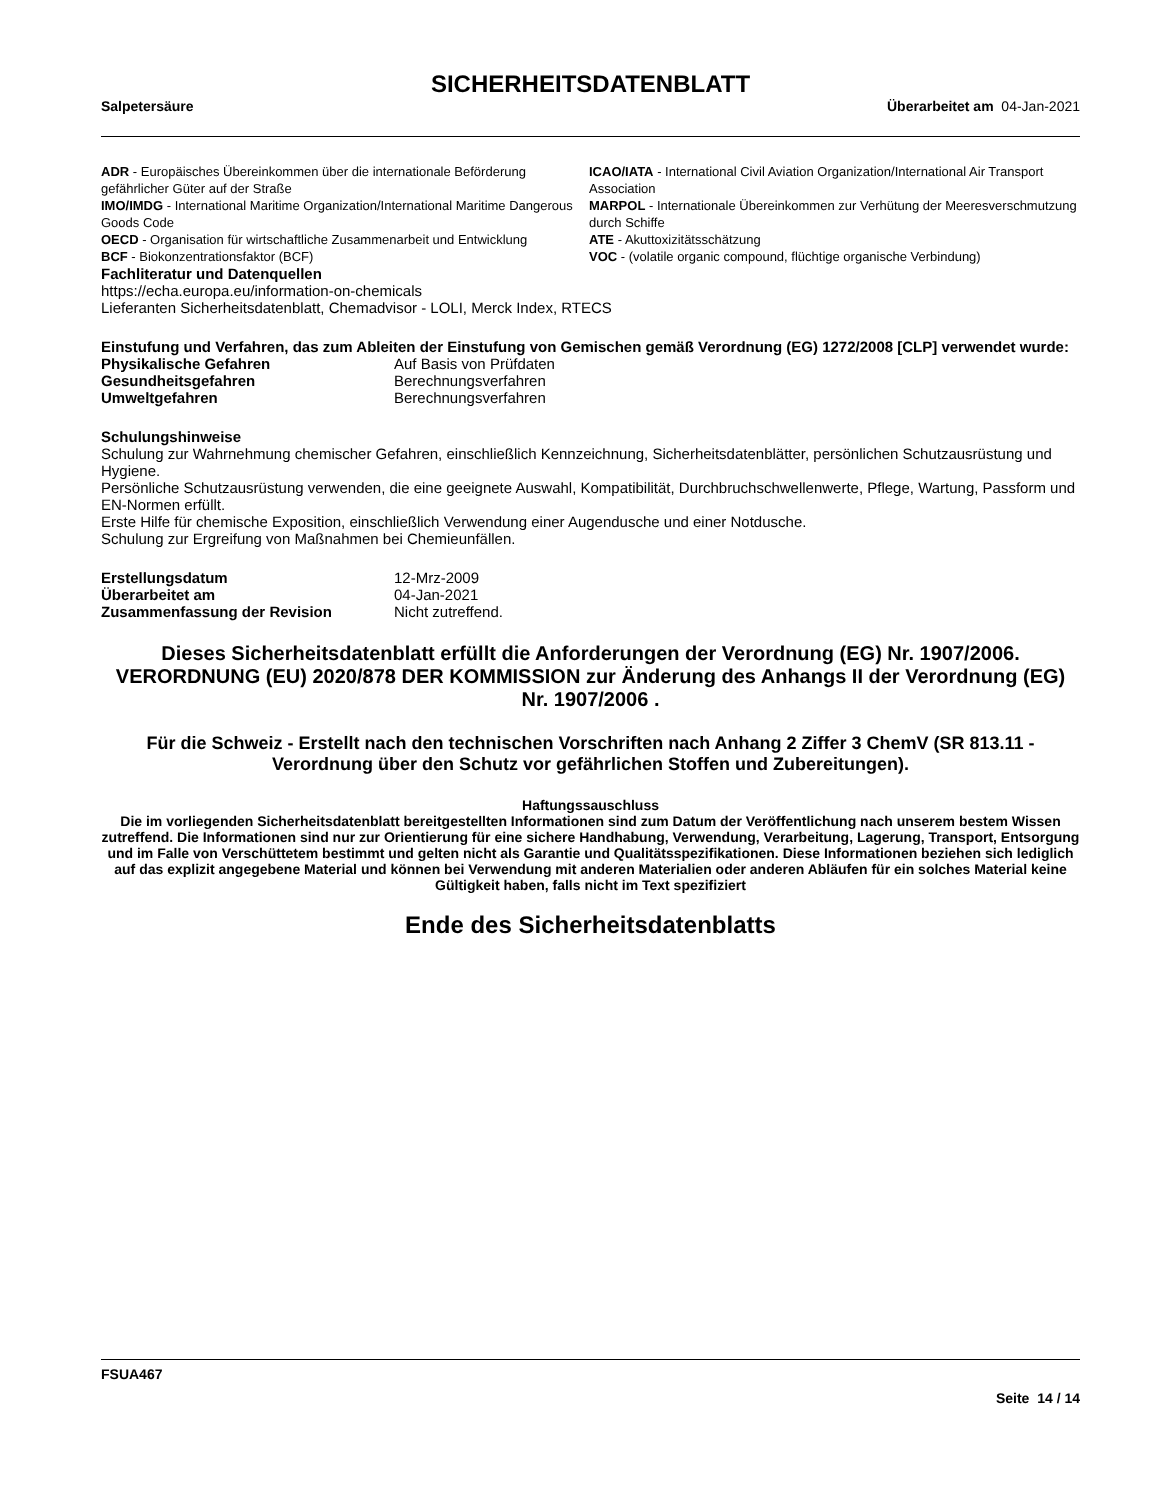SICHERHEITSDATENBLATT
Salpetersäure Überarbeitet am 04-Jan-2021
ADR - Europäisches Übereinkommen über die internationale Beförderung gefährlicher Güter auf der Straße
ICAO/IATA - International Civil Aviation Organization/International Air Transport Association
IMO/IMDG - International Maritime Organization/International Maritime Dangerous Goods Code
MARPOL - Internationale Übereinkommen zur Verhütung der Meeresverschmutzung durch Schiffe
OECD - Organisation für wirtschaftliche Zusammenarbeit und Entwicklung
ATE - Akuttoxizitätsschätzung
BCF - Biokonzentrationsfaktor (BCF)
VOC - (volatile organic compound, flüchtige organische Verbindung)
Fachliteratur und Datenquellen
https://echa.europa.eu/information-on-chemicals
Lieferanten Sicherheitsdatenblatt, Chemadvisor - LOLI, Merck Index, RTECS
Einstufung und Verfahren, das zum Ableiten der Einstufung von Gemischen gemäß Verordnung (EG) 1272/2008 [CLP] verwendet wurde:
| Physikalische Gefahren | Auf Basis von Prüfdaten |
| Gesundheitsgefahren | Berechnungsverfahren |
| Umweltgefahren | Berechnungsverfahren |
Schulungshinweise
Schulung zur Wahrnehmung chemischer Gefahren, einschließlich Kennzeichnung, Sicherheitsdatenblätter, persönlichen Schutzausrüstung und Hygiene.
Persönliche Schutzausrüstung verwenden, die eine geeignete Auswahl, Kompatibilität, Durchbruchschwellenwerte, Pflege, Wartung, Passform und EN-Normen erfüllt.
Erste Hilfe für chemische Exposition, einschließlich Verwendung einer Augendusche und einer Notdusche.
Schulung zur Ergreifung von Maßnahmen bei Chemieunfällen.
| Erstellungsdatum | 12-Mrz-2009 |
| Überarbeitet am | 04-Jan-2021 |
| Zusammenfassung der Revision | Nicht zutreffend. |
Dieses Sicherheitsdatenblatt erfüllt die Anforderungen der Verordnung (EG) Nr. 1907/2006. VERORDNUNG (EU) 2020/878 DER KOMMISSION zur Änderung des Anhangs II der Verordnung (EG) Nr. 1907/2006 .
Für die Schweiz - Erstellt nach den technischen Vorschriften nach Anhang 2 Ziffer 3 ChemV (SR 813.11 - Verordnung über den Schutz vor gefährlichen Stoffen und Zubereitungen).
Haftungssauschluss
Die im vorliegenden Sicherheitsdatenblatt bereitgestellten Informationen sind zum Datum der Veröffentlichung nach unserem bestem Wissen zutreffend. Die Informationen sind nur zur Orientierung für eine sichere Handhabung, Verwendung, Verarbeitung, Lagerung, Transport, Entsorgung und im Falle von Verschüttetem bestimmt und gelten nicht als Garantie und Qualitätsspezifikationen. Diese Informationen beziehen sich lediglich auf das explizit angegebene Material und können bei Verwendung mit anderen Materialien oder anderen Abläufen für ein solches Material keine Gültigkeit haben, falls nicht im Text spezifiziert
Ende des Sicherheitsdatenblatts
FSUA467
Seite 14 / 14